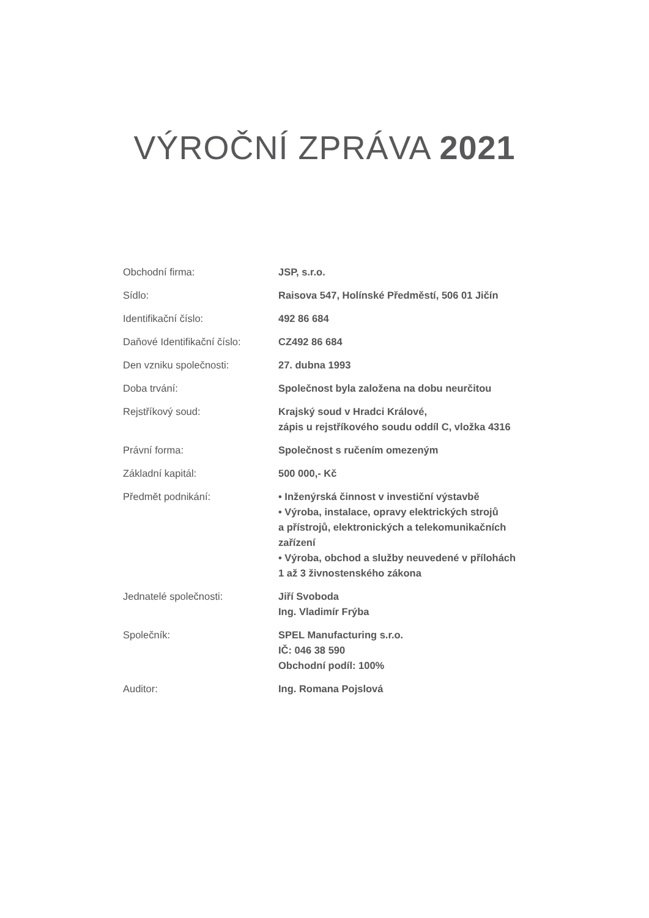VÝROČNÍ ZPRÁVA 2021
| Obchodní firma: | JSP, s.r.o. |
| Sídlo: | Raisova 547, Holínské Předměstí, 506 01 Jičín |
| Identifikační číslo: | 492 86 684 |
| Daňové Identifikační číslo: | CZ492 86 684 |
| Den vzniku společnosti: | 27. dubna 1993 |
| Doba trvání: | Společnost byla založena na dobu neurčitou |
| Rejstříkový soud: | Krajský soud v Hradci Králové, zápis u rejstříkového soudu oddíl C, vložka 4316 |
| Právní forma: | Společnost s ručením omezeným |
| Základní kapitál: | 500 000,- Kč |
| Předmět podnikání: | • Inženýrská činnost v investiční výstavbě • Výroba, instalace, opravy elektrických strojů a přístrojů, elektronických a telekomunikačních zařízení • Výroba, obchod a služby neuvedené v přílohách 1 až 3 živnostenského zákona |
| Jednatelé společnosti: | Jiří Svoboda Ing. Vladimír Frýba |
| Společník: | SPEL Manufacturing s.r.o. IČ: 046 38 590 Obchodní podíl: 100% |
| Auditor: | Ing. Romana Pojslová |